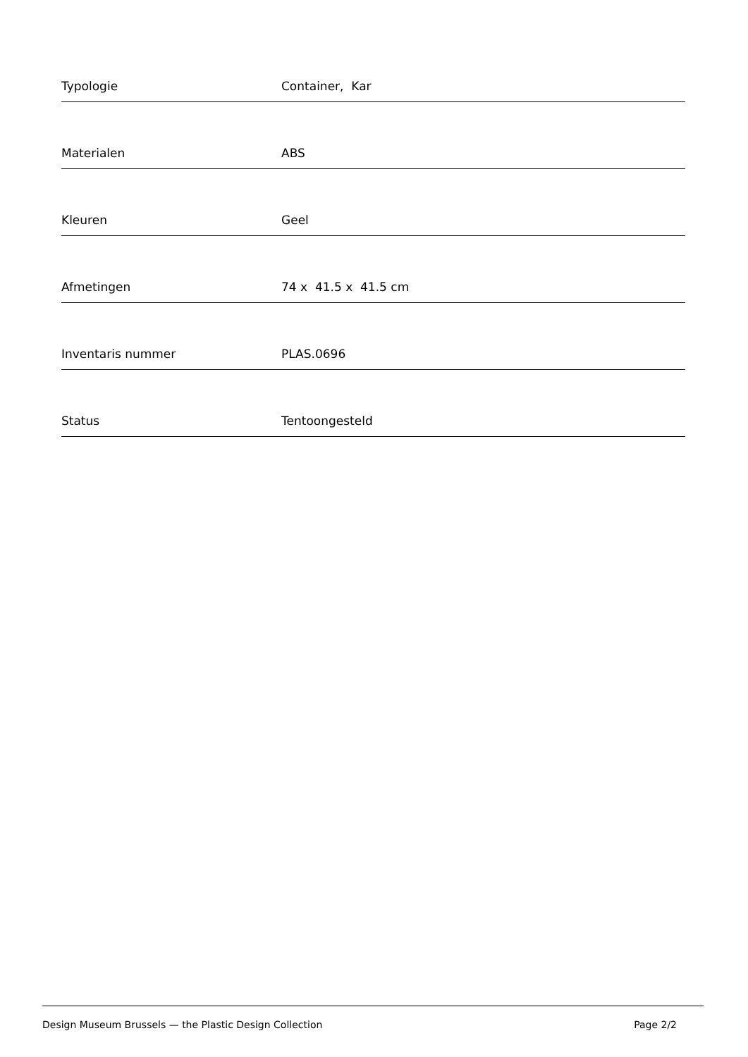| Typologie | Container, Kar |
| Materialen | ABS |
| Kleuren | Geel |
| Afmetingen | 74 x 41.5 x 41.5 cm |
| Inventaris nummer | PLAS.0696 |
| Status | Tentoongesteld |
Design Museum Brussels — the Plastic Design Collection Page 2/2